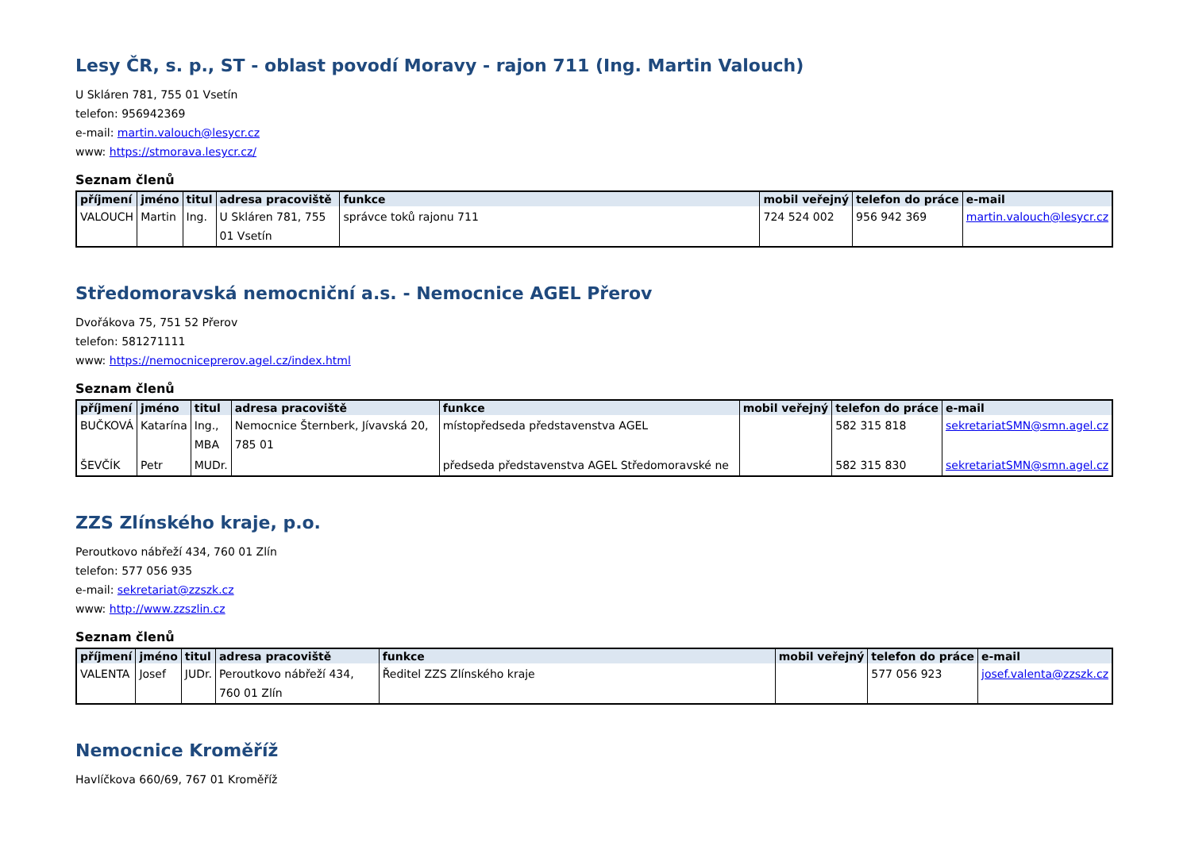Lesy ČR, s. p., ST - oblast povodí Moravy - rajon 711 (Ing. Martin Valouch)
U Skláren 781, 755 01 Vsetín
telefon: 956942369
e-mail: martin.valouch@lesycr.cz
www: https://stmorava.lesycr.cz/
Seznam členů
| příjmení | jméno | titul | adresa pracoviště | funkce | mobil veřejný | telefon do práce | e-mail |
| --- | --- | --- | --- | --- | --- | --- | --- |
| VALOUCH | Martin | Ing. | U Skláren 781, 755 01 Vsetín | správce toků rajonu 711 | 724 524 002 | 956 942 369 | martin.valouch@lesycr.cz |
Středomoravská nemocniční a.s. - Nemocnice AGEL Přerov
Dvořákova 75, 751 52 Přerov
telefon: 581271111
www: https://nemocniceprerov.agel.cz/index.html
Seznam členů
| příjmení | jméno | titul | adresa pracoviště | funkce | mobil veřejný | telefon do práce | e-mail |
| --- | --- | --- | --- | --- | --- | --- | --- |
| BUČKOVÁ | Katarína | Ing., MBA | Nemocnice Šternberk, Jívavská 20, 785 01 | místopředseda představenstva AGEL | | 582 315 818 | sekretariatSMN@smn.agel.cz |
| ŠEVČÍK | Petr | MUDr. | | předseda představenstva AGEL Středomoravské ne | | 582 315 830 | sekretariatSMN@smn.agel.cz |
ZZS Zlínského kraje, p.o.
Peroutkovo nábřeží 434, 760 01 Zlín
telefon: 577 056 935
e-mail: sekretariat@zzszk.cz
www: http://www.zzszlin.cz
Seznam členů
| příjmení | jméno | titul | adresa pracoviště | funkce | mobil veřejný | telefon do práce | e-mail |
| --- | --- | --- | --- | --- | --- | --- | --- |
| VALENTA | Josef | JUDr. | Peroutkovo nábřeží 434, 760 01 Zlín | Ředitel ZZS Zlínského kraje | | 577 056 923 | josef.valenta@zzszk.cz |
Nemocnice Kroměříž
Havlíčkova 660/69, 767 01 Kroměříž